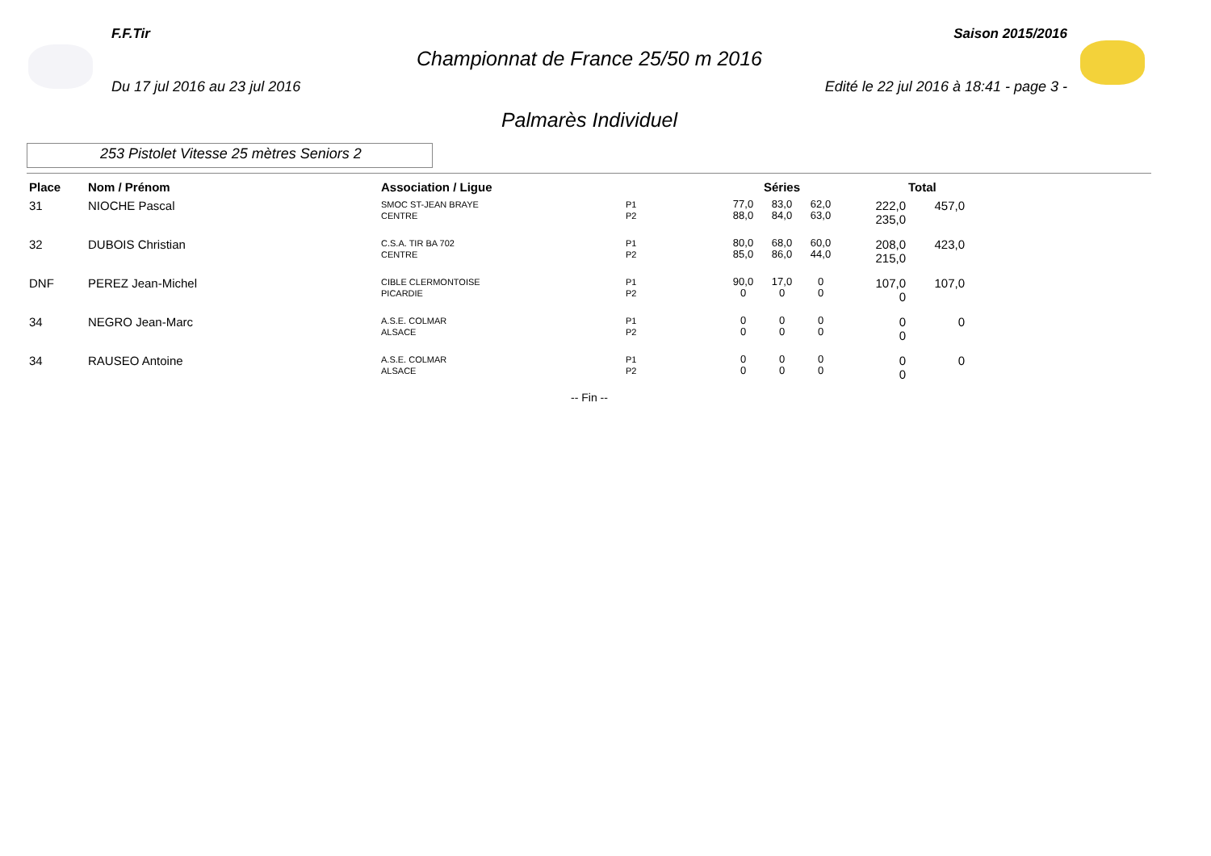F.F.Tir Saison 2015/2016
Championnat de France 25/50 m 2016
Du 17 jul 2016 au 23 jul 2016 Edité le 22 jul 2016 à 18:41 - page 3 -
Palmarès Individuel
253 Pistolet Vitesse 25 mètres Seniors 2
| Place | Nom / Prénom | Association / Ligue | | Séries | | | | Total |
| --- | --- | --- | --- | --- | --- | --- | --- | --- |
| 31 | NIOCHE Pascal | SMOC ST-JEAN BRAYE CENTRE | P1 P2 | 77,0 88,0 | 83,0 84,0 | 62,0 63,0 | 222,0 235,0 | 457,0 |
| 32 | DUBOIS Christian | C.S.A. TIR BA 702 CENTRE | P1 P2 | 80,0 85,0 | 68,0 86,0 | 60,0 44,0 | 208,0 215,0 | 423,0 |
| DNF | PEREZ Jean-Michel | CIBLE CLERMONTOISE PICARDIE | P1 P2 | 90,0 0 | 17,0 0 | 0 0 | 107,0 0 | 107,0 |
| 34 | NEGRO Jean-Marc | A.S.E. COLMAR ALSACE | P1 P2 | 0 0 | 0 0 | 0 0 | 0 0 | 0 |
| 34 | RAUSEO Antoine | A.S.E. COLMAR ALSACE | P1 P2 | 0 0 | 0 0 | 0 0 | 0 0 | 0 |
-- Fin --